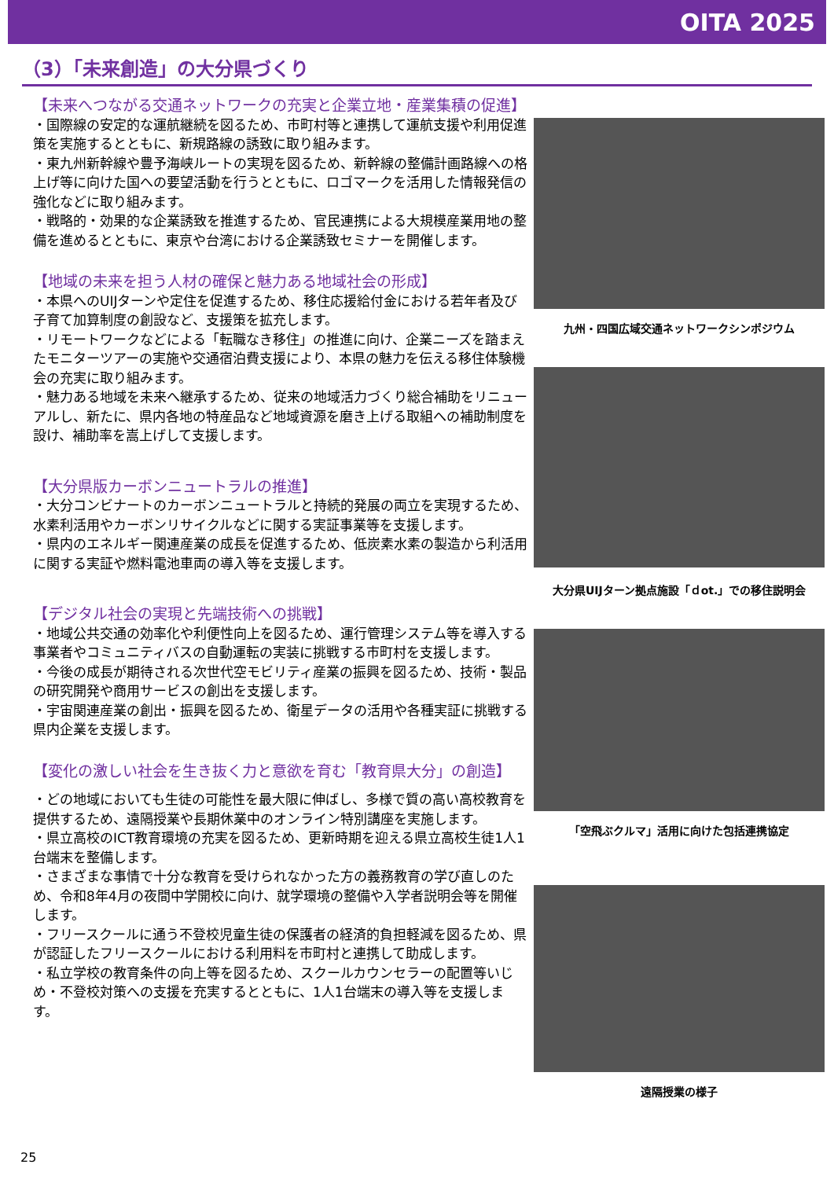OITA 2025
（3）「未来創造」の大分県づくり
【未来へつながる交通ネットワークの充実と企業立地・産業集積の促進】
・国際線の安定的な運航継続を図るため、市町村等と連携して運航支援や利用促進策を実施するとともに、新規路線の誘致に取り組みます。
・東九州新幹線や豊予海峡ルートの実現を図るため、新幹線の整備計画路線への格上げ等に向けた国への要望活動を行うとともに、ロゴマークを活用した情報発信の強化などに取り組みます。
・戦略的・効果的な企業誘致を推進するため、官民連携による大規模産業用地の整備を進めるとともに、東京や台湾における企業誘致セミナーを開催します。
【地域の未来を担う人材の確保と魅力ある地域社会の形成】
・本県へのUIJターンや定住を促進するため、移住応援給付金における若年者及び子育て加算制度の創設など、支援策を拡充します。
・リモートワークなどによる「転職なき移住」の推進に向け、企業ニーズを踏まえたモニターツアーの実施や交通宿泊費支援により、本県の魅力を伝える移住体験機会の充実に取り組みます。
・魅力ある地域を未来へ継承するため、従来の地域活力づくり総合補助をリニューアルし、新たに、県内各地の特産品など地域資源を磨き上げる取組への補助制度を設け、補助率を嵩上げして支援します。
【大分県版カーボンニュートラルの推進】
・大分コンビナートのカーボンニュートラルと持続的発展の両立を実現するため、水素利活用やカーボンリサイクルなどに関する実証事業等を支援します。
・県内のエネルギー関連産業の成長を促進するため、低炭素水素の製造から利活用に関する実証や燃料電池車両の導入等を支援します。
【デジタル社会の実現と先端技術への挑戦】
・地域公共交通の効率化や利便性向上を図るため、運行管理システム等を導入する事業者やコミュニティバスの自動運転の実装に挑戦する市町村を支援します。
・今後の成長が期待される次世代空モビリティ産業の振興を図るため、技術・製品の研究開発や商用サービスの創出を支援します。
・宇宙関連産業の創出・振興を図るため、衛星データの活用や各種実証に挑戦する県内企業を支援します。
【変化の激しい社会を生き抜く力と意欲を育む「教育県大分」の創造】
・どの地域においても生徒の可能性を最大限に伸ばし、多様で質の高い高校教育を提供するため、遠隔授業や長期休業中のオンライン特別講座を実施します。
・県立高校のICT教育環境の充実を図るため、更新時期を迎える県立高校生徒1人1台端末を整備します。
・さまざまな事情で十分な教育を受けられなかった方の義務教育の学び直しのため、令和8年4月の夜間中学開校に向け、就学環境の整備や入学者説明会等を開催します。
・フリースクールに通う不登校児童生徒の保護者の経済的負担軽減を図るため、県が認証したフリースクールにおける利用料を市町村と連携して助成します。
・私立学校の教育条件の向上等を図るため、スクールカウンセラーの配置等いじめ・不登校対策への支援を充実するとともに、1人1台端末の導入等を支援します。
九州・四国広域交通ネットワークシンポジウム
大分県UIJターン拠点施設「ｄot.」での移住説明会
「空飛ぶクルマ」活用に向けた包括連携協定
遠隔授業の様子
25